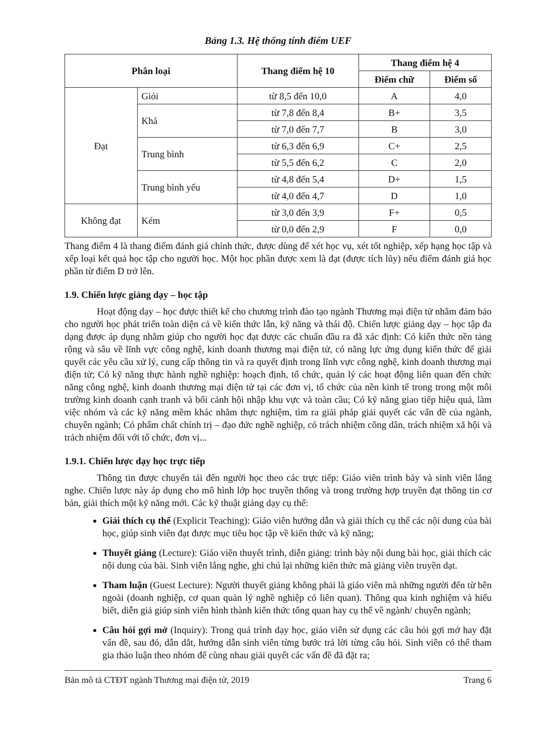Bảng 1.3. Hệ thống tính điểm UEF
| Phân loại | | Thang điểm hệ 10 | Thang điểm hệ 4 | |
| --- | --- | --- | --- | --- |
| | | | Điểm chữ | Điểm số |
| Đạt | Giỏi | từ 8,5 đến 10,0 | A | 4,0 |
| | Khá | từ 7,8 đến 8,4 | B+ | 3,5 |
| | | từ 7,0 đến 7,7 | B | 3,0 |
| | Trung bình | từ 6,3 đến 6,9 | C+ | 2,5 |
| | | từ 5,5 đến 6,2 | C | 2,0 |
| | Trung bình yếu | từ 4,8 đến 5,4 | D+ | 1,5 |
| | | từ 4,0 đến 4,7 | D | 1,0 |
| Không đạt | Kém | từ 3,0 đến 3,9 | F+ | 0,5 |
| | | từ 0,0 đến 2,9 | F | 0,0 |
Thang điểm 4 là thang điểm đánh giá chính thức, được dùng để xét học vụ, xét tốt nghiệp, xếp hạng học tập và xếp loại kết quả học tập cho người học. Một học phần được xem là đạt (được tích lũy) nếu điểm đánh giá học phần từ điểm D trở lên.
1.9. Chiến lược giảng dạy – học tập
Hoạt động dạy – học được thiết kế cho chương trình đào tạo ngành Thương mại điện tử nhằm đảm bảo cho người học phát triển toàn diện cả về kiến thức lẫn, kỹ năng và thái độ. Chiến lược giảng dạy – học tập đa dạng được áp dụng nhằm giúp cho người học đạt được các chuẩn đầu ra đã xác định: Có kiến thức nền tảng rộng và sâu về lĩnh vực công nghệ, kinh doanh thương mại điện tử, có năng lực ứng dụng kiến thức để giải quyết các yêu cầu xử lý, cung cấp thông tin và ra quyết định trong lĩnh vực công nghệ, kinh doanh thương mại điện tử; Có kỹ năng thực hành nghề nghiệp: hoạch định, tổ chức, quản lý các hoạt động liên quan đến chức năng công nghệ, kinh doanh thương mại điện tử tại các đơn vị, tổ chức của nền kinh tế trong trong một môi trường kinh doanh cạnh tranh và bối cảnh hội nhập khu vực và toàn cầu; Có kỹ năng giao tiếp hiệu quả, làm việc nhóm và các kỹ năng mềm khác nhằm thực nghiệm, tìm ra giải pháp giải quyết các vấn đề của ngành, chuyên ngành; Có phẩm chất chính trị – đạo đức nghề nghiệp, có trách nhiệm công dân, trách nhiệm xã hội và trách nhiệm đối với tổ chức, đơn vị...
1.9.1. Chiến lược dạy học trực tiếp
Thông tin được chuyển tải đến người học theo các trực tiếp: Giáo viên trình bày và sinh viên lắng nghe. Chiến lược này áp dụng cho mô hình lớp học truyền thống và trong trường hợp truyền đạt thông tin cơ bản, giải thích một kỹ năng mới. Các kỹ thuật giảng dạy cụ thể:
Giải thích cụ thể (Explicit Teaching): Giáo viên hướng dẫn và giải thích cụ thể các nội dung của bài học, giúp sinh viên đạt được mục tiêu học tập về kiến thức và kỹ năng;
Thuyết giảng (Lecture): Giáo viên thuyết trình, diễn giảng: trình bày nội dung bài học, giải thích các nội dung của bài. Sinh viên lắng nghe, ghi chú lại những kiến thức mà giảng viên truyền dạt.
Tham luận (Guest Lecture): Người thuyết giảng không phải là giáo viên mà những người đến từ bên ngoài (doanh nghiệp, cơ quan quản lý nghề nghiệp có liên quan). Thông qua kinh nghiệm và hiểu biết, diễn giả giúp sinh viên hình thành kiến thức tổng quan hay cụ thể về ngành/ chuyên ngành;
Câu hỏi gợi mở (Inquiry): Trong quá trình dạy học, giáo viên sử dụng các câu hỏi gợi mở hay đặt vấn đề, sau đó, dẫn dắt, hướng dẫn sinh viên từng bước trả lời từng câu hỏi. Sinh viên có thể tham gia thảo luận theo nhóm để cùng nhau giải quyết các vấn đề đã đặt ra;
Bản mô tả CTĐT ngành Thương mại điện tử, 2019 Trang 6